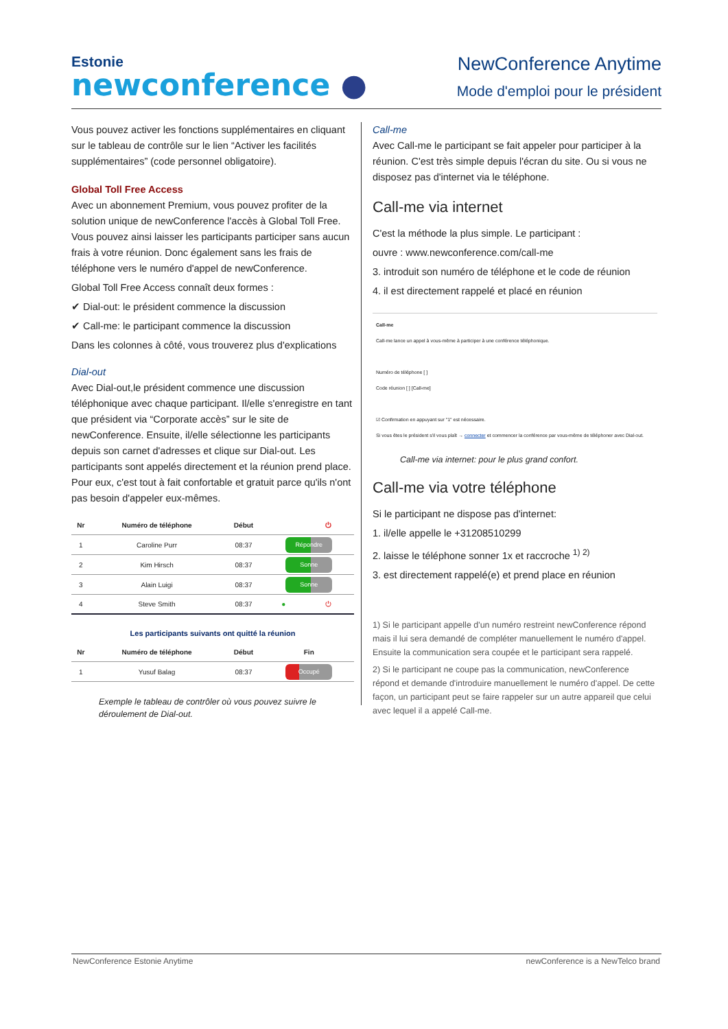Estonie
newconference ●
NewConference Anytime
Mode d'emploi pour le président
Vous pouvez activer les fonctions supplémentaires en cliquant sur le tableau de contrôle sur le lien “Activer les facilités supplémentaires” (code personnel obligatoire).
Global Toll Free Access
Avec un abonnement Premium, vous pouvez profiter de la solution unique de newConference l'accès à Global Toll Free. Vous pouvez ainsi laisser les participants participer sans aucun frais à votre réunion. Donc également sans les frais de téléphone vers le numéro d'appel de newConference.
Global Toll Free Access connaît deux formes :
✔ Dial-out: le président commence la discussion
✔ Call-me: le participant commence la discussion
Dans les colonnes à côté, vous trouverez plus d'explications
Dial-out
Avec Dial-out,le président commence une discussion téléphonique avec chaque participant. Il/elle s'enregistre en tant que président via “Corporate accès” sur le site de newConference. Ensuite, il/elle sélectionne les participants depuis son carnet d'adresses et clique sur Dial-out. Les participants sont appelés directement et la réunion prend place. Pour eux, c'est tout à fait confortable et gratuit parce qu'ils n'ont pas besoin d'appeler eux-mêmes.
| Nr | Numéro de téléphone | Début | | ⏻ |
| --- | --- | --- | --- | --- |
| 1 | Caroline Purr | 08:37 | Répondre | |
| 2 | Kim Hirsch | 08:37 | Sonne | |
| 3 | Alain Luigi | 08:37 | Sonne | |
| 4 | Steve Smith | 08:37 | ● | ⏻ |
| Les participants suivants ont quitté la réunion | | | |
| --- | --- | --- | --- |
| Nr | Numéro de téléphone | Début | Fin |
| 1 | Yusuf Balag | 08:37 | Occupé |
Exemple le tableau de contrôler où vous pouvez suivre le déroulement de Dial-out.
Call-me
Avec Call-me le participant se fait appeler pour participer à la réunion. C'est très simple depuis l'écran du site. Ou si vous ne disposez pas d'internet via le téléphone.
Call-me via internet
C'est la méthode la plus simple. Le participant :
ouvre : www.newconference.com/call-me
3. introduit son numéro de téléphone et le code de réunion
4. il est directement rappelé et placé en réunion
Call-me
Call-me lance un appel à vous-même à participer à une conférence téléphonique.
Numéro de téléphone [ ]
Code réunion [ ] [Call-me]
☑ Confirmation en appuyant sur "1" est nécessaire.
Si vous êtes le président s'il vous plaît → connecter et commencer la conférence par vous-même de téléphoner avec Dial-out.
Call-me via internet: pour le plus grand confort.
Call-me via votre téléphone
Si le participant ne dispose pas d'internet:
1. il/elle appelle le +31208510299
2. laisse le téléphone sonner 1x et raccroche <sup>1) 2)</sup>
3. est directement rappelé(e) et prend place en réunion
1) Si le participant appelle d'un numéro restreint newConference répond mais il lui sera demandé de compléter manuellement le numéro d'appel. Ensuite la communication sera coupée et le participant sera rappelé.
2) Si le participant ne coupe pas la communication, newConference répond et demande d'introduire manuellement le numéro d'appel. De cette façon, un participant peut se faire rappeler sur un autre appareil que celui avec lequel il a appelé Call-me.
NewConference Estonie Anytime newConference is a NewTelco brand